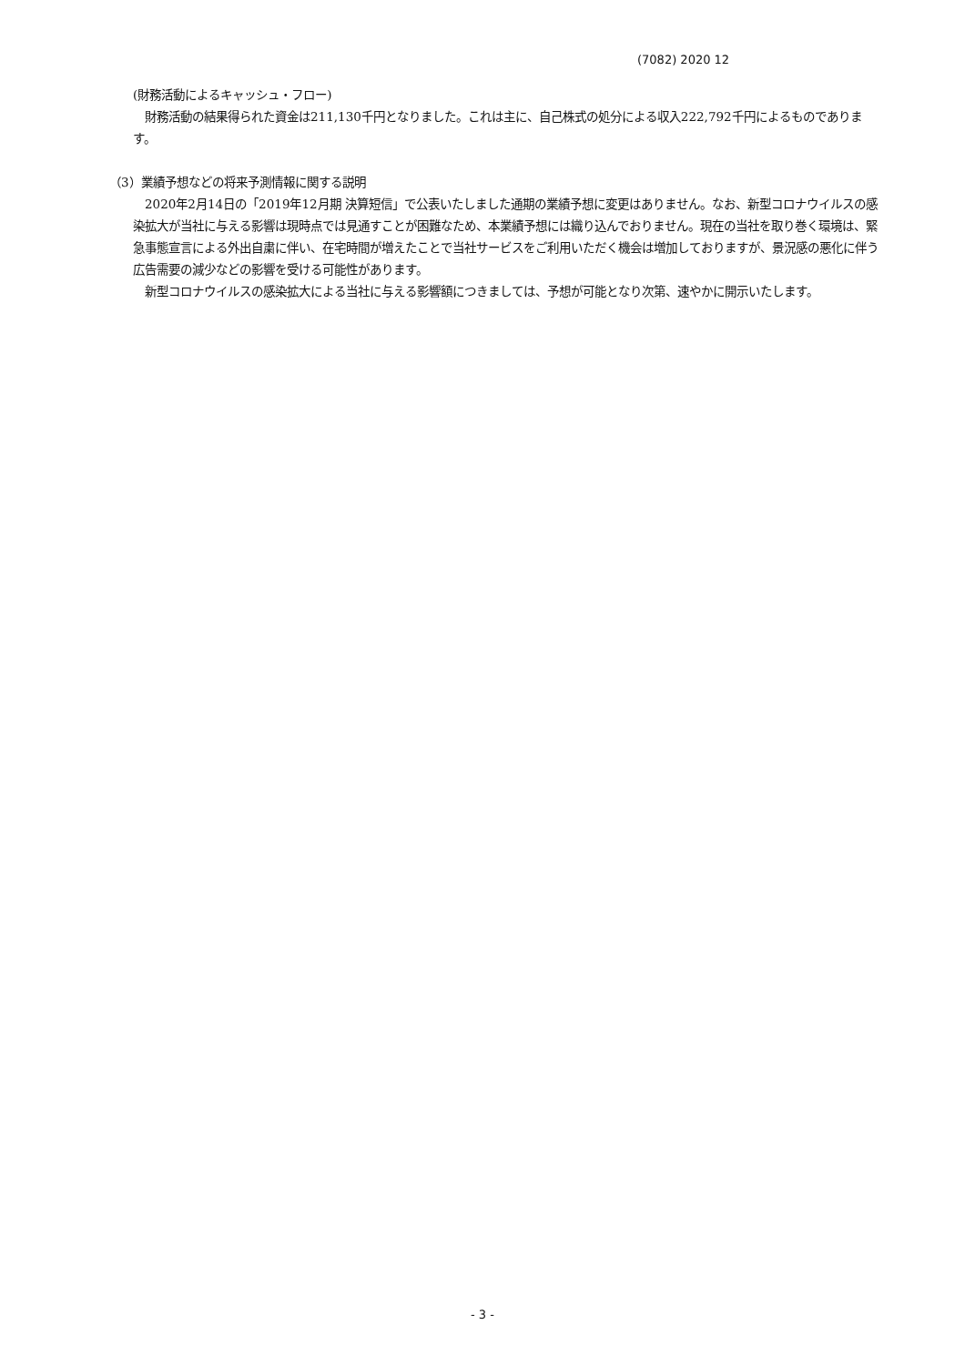(7082) 2020 12
(財務活動によるキャッシュ・フロー)
　財務活動の結果得られた資金は211,130千円となりました。これは主に、自己株式の処分による収入222,792千円によるものであります。
（3）業績予想などの将来予測情報に関する説明
　2020年2月14日の「2019年12月期 決算短信」で公表いたしました通期の業績予想に変更はありません。なお、新型コロナウイルスの感染拡大が当社に与える影響は現時点では見通すことが困難なため、本業績予想には織り込んでおりません。現在の当社を取り巻く環境は、緊急事態宣言による外出自粛に伴い、在宅時間が増えたことで当社サービスをご利用いただく機会は増加しておりますが、景況感の悪化に伴う広告需要の減少などの影響を受ける可能性があります。
　新型コロナウイルスの感染拡大による当社に与える影響額につきましては、予想が可能となり次第、速やかに開示いたします。
- 3 -